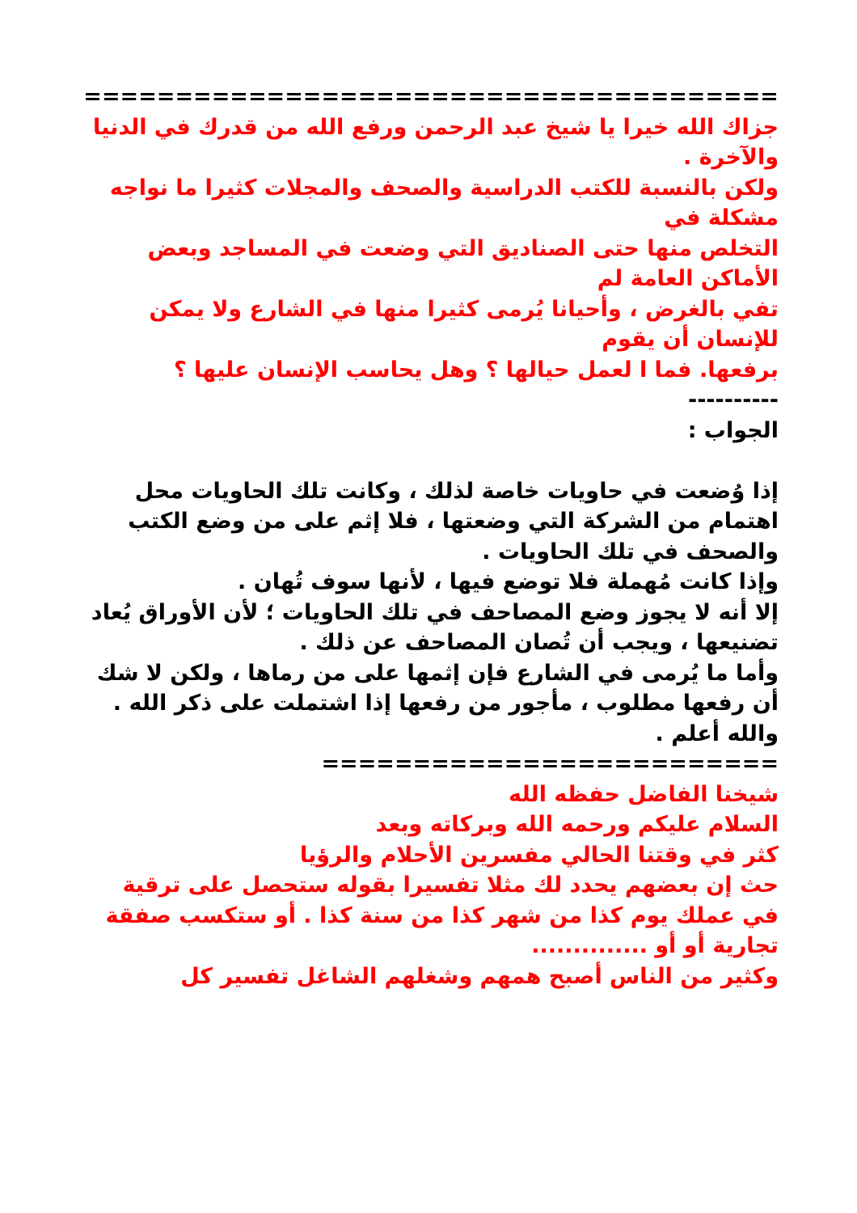======================================
جزاك الله خيرا يا شيخ عبد الرحمن ورفع الله من قدرك في الدنيا والآخرة .
ولكن بالنسبة للكتب الدراسية والصحف والمجلات كثيرا ما نواجه مشكلة في
التخلص منها حتى الصناديق التي وضعت في المساجد وبعض الأماكن العامة لم
تفي بالغرض ، وأحيانا يُرمى كثيرا منها في الشارع ولا يمكن للإنسان أن يقوم
برفعها. فما ا لعمل حيالها ؟ وهل يحاسب الإنسان عليها ؟
----------
الجواب :
إذا وُضعت في حاويات خاصة لذلك ، وكانت تلك الحاويات محل اهتمام من الشركة التي وضعتها ، فلا إثم على من وضع الكتب والصحف في تلك الحاويات .
وإذا كانت مُهملة فلا توضع فيها ، لأنها سوف تُهان .
إلا أنه لا يجوز وضع المصاحف في تلك الحاويات ؛ لأن الأوراق يُعاد تضنيعها ، ويجب أن تُصان المصاحف عن ذلك .
وأما ما يُرمى في الشارع فإن إثمها على من رماها ، ولكن لا شك أن رفعها مطلوب ، مأجور من رفعها إذا اشتملت على ذكر الله .
والله أعلم .
=========================
شيخنا الفاضل حفظه الله
السلام عليكم ورحمه الله وبركاته وبعد
كثر في وقتنا الحالي مفسرين الأحلام والرؤيا
حث إن بعضهم يحدد لك مثلا تفسيرا بقوله ستحصل على ترقية في عملك يوم كذا من شهر كذا من سنة كذا . أو ستكسب صفقة تجارية أو أو ..............
وكثير من الناس أصبح همهم وشغلهم الشاغل تفسير كل